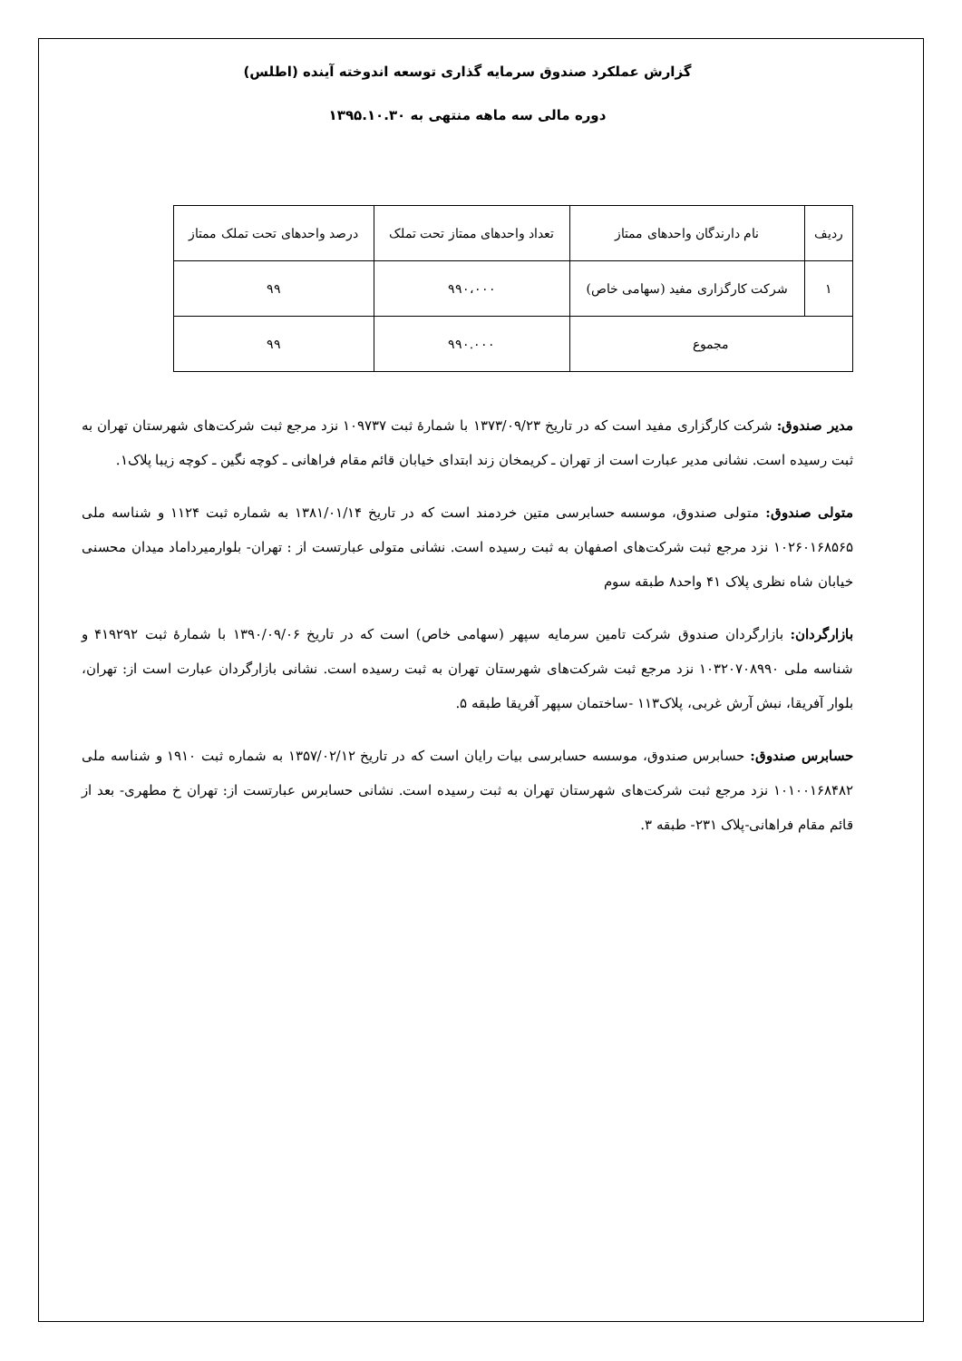گزارش عملکرد صندوق سرمایه گذاری توسعه اندوخته آینده (اطلس)
دوره مالی سه ماهه منتهی به ۱۳۹۵.۱۰.۳۰
| ردیف | نام دارندگان واحدهای ممتاز | تعداد واحدهای ممتاز تحت تملک | درصد واحدهای تحت تملک ممتاز |
| --- | --- | --- | --- |
| ۱ | شرکت کارگزاری مفید (سهامی خاص) | ۹۹۰،۰۰۰ | ۹۹ |
| مجموع | | ۹۹۰.۰۰۰ | ۹۹ |
مدیر صندوق: شرکت کارگزاری مفید است که در تاریخ ۱۳۷۳/۰۹/۲۳ با شمارهٔ ثبت ۱۰۹۷۳۷ نزد مرجع ثبت شرکت‌های شهرستان تهران به ثبت رسیده است. نشانی مدیر عبارت است از تهران ـ کریمخان زند ابتدای خیابان قائم مقام فراهانی ـ کوچه نگین ـ کوچه زیبا پلاک۱.
متولی صندوق: متولی صندوق، موسسه حسابرسی متین خردمند است که در تاریخ ۱۳۸۱/۰۱/۱۴ به شماره ثبت ۱۱۲۴ و شناسه ملی ۱۰۲۶۰۱۶۸۵۶۵ نزد مرجع ثبت شرکت‌های اصفهان به ثبت رسیده است. نشانی متولی عبارتست از : تهران- بلوارمیرداماد میدان محسنی خیابان شاه نظری پلاک ۴۱ واحد۸ طبقه سوم
بازارگردان: بازارگردان صندوق شرکت تامین سرمایه سپهر (سهامی خاص) است که در تاریخ ۱۳۹۰/۰۹/۰۶ با شمارهٔ ثبت ۴۱۹۲۹۲ و شناسه ملی ۱۰۳۲۰۷۰۸۹۹۰ نزد مرجع ثبت شرکت‌های شهرستان تهران به ثبت رسیده است. نشانی بازارگردان عبارت است از: تهران، بلوار آفریقا، نبش آرش غربی، پلاک۱۱۳ -ساختمان سپهر آفریقا طبقه ۵.
حسابرس صندوق: حسابرس صندوق، موسسه حسابرسی بیات رایان است که در تاریخ ۱۳۵۷/۰۲/۱۲ به شماره ثبت ۱۹۱۰ و شناسه ملی ۱۰۱۰۰۱۶۸۴۸۲ نزد مرجع ثبت شرکت‌های شهرستان تهران به ثبت رسیده است. نشانی حسابرس عبارتست از: تهران خ مطهری- بعد از قائم مقام فراهانی-پلاک ۲۳۱- طبقه ۳.